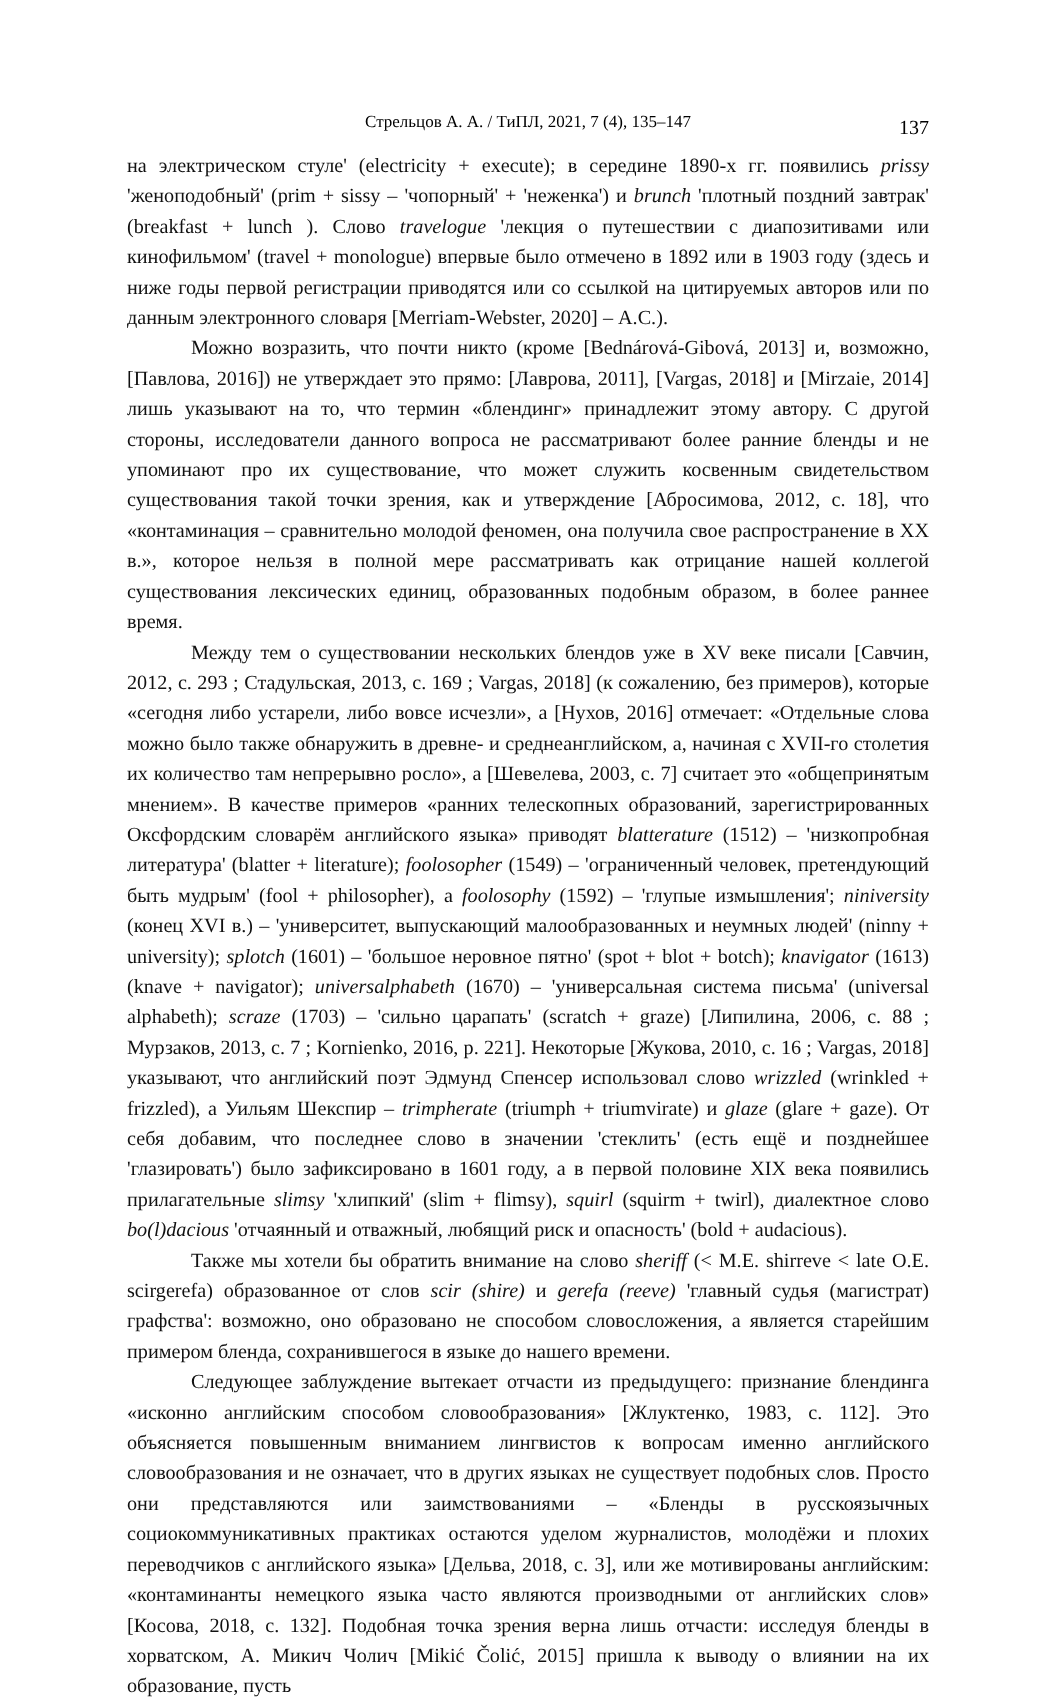Стрельцов А. А. / ТиПЛ, 2021, 7 (4), 135–147
137
на электрическом стуле' (electricity + execute); в середине 1890-х гг. появились prissy 'женоподобный' (prim + sissy – 'чопорный' + 'неженка') и brunch 'плотный поздний завтрак' (breakfast + lunch ). Слово travelogue 'лекция о путешествии с диапозитивами или кинофильмом' (travel + monologue) впервые было отмечено в 1892 или в 1903 году (здесь и ниже годы первой регистрации приводятся или со ссылкой на цитируемых авторов или по данным электронного словаря [Merriam-Webster, 2020] – А.С.).
Можно возразить, что почти никто (кроме [Bednárová-Gibová, 2013] и, возможно, [Павлова, 2016]) не утверждает это прямо: [Лаврова, 2011], [Vargas, 2018] и [Mirzaie, 2014] лишь указывают на то, что термин «блендинг» принадлежит этому автору. С другой стороны, исследователи данного вопроса не рассматривают более ранние бленды и не упоминают про их существование, что может служить косвенным свидетельством существования такой точки зрения, как и утверждение [Абросимова, 2012, с. 18], что «контаминация – сравнительно молодой феномен, она получила свое распространение в XX в.», которое нельзя в полной мере рассматривать как отрицание нашей коллегой существования лексических единиц, образованных подобным образом, в более раннее время.
Между тем о существовании нескольких блендов уже в XV веке писали [Савчин, 2012, с. 293 ; Стадульская, 2013, с. 169 ; Vargas, 2018] (к сожалению, без примеров), которые «сегодня либо устарели, либо вовсе исчезли», а [Нухов, 2016] отмечает: «Отдельные слова можно было также обнаружить в древне- и среднеанглийском, а, начиная с XVII-го столетия их количество там непрерывно росло», а [Шевелева, 2003, с. 7] считает это «общепринятым мнением». В качестве примеров «ранних телескопных образований, зарегистрированных Оксфордским словарём английского языка» приводят blatterature (1512) – 'низкопробная литература' (blatter + literature); foolosopher (1549) – 'ограниченный человек, претендующий быть мудрым' (fool + philosopher), а foolosophy (1592) – 'глупые измышления'; niniversity (конец XVI в.) – 'университет, выпускающий малообразованных и неумных людей' (ninny + university); splotch (1601) – 'большое неровное пятно' (spot + blot + botch); knavigator (1613) (knave + navigator); universalphabeth (1670) – 'универсальная система письма' (universal alphabeth); scraze (1703) – 'сильно царапать' (scratch + graze) [Липилина, 2006, с. 88 ; Мурзаков, 2013, с. 7 ; Kornienko, 2016, p. 221]. Некоторые [Жукова, 2010, с. 16 ; Vargas, 2018] указывают, что английский поэт Эдмунд Спенсер использовал слово wrizzled (wrinkled + frizzled), а Уильям Шекспир – trimpherate (triumph + triumvirate) и glaze (glare + gaze). От себя добавим, что последнее слово в значении 'стеклить' (есть ещё и позднейшее 'глазировать') было зафиксировано в 1601 году, а в первой половине XIX века появились прилагательные slimsy 'хлипкий' (slim + flimsy), squirl (squirm + twirl), диалектное слово bo(l)dacious 'отчаянный и отважный, любящий риск и опасность' (bold + audacious).
Также мы хотели бы обратить внимание на слово sheriff (< M.E. shirreve < late O.E. scirgerefa) образованное от слов scir (shire) и gerefa (reeve) 'главный судья (магистрат) графства': возможно, оно образовано не способом словосложения, а является старейшим примером бленда, сохранившегося в языке до нашего времени.
Следующее заблуждение вытекает отчасти из предыдущего: признание блендинга «исконно английским способом словообразования» [Жлуктенко, 1983, с. 112]. Это объясняется повышенным вниманием лингвистов к вопросам именно английского словообразования и не означает, что в других языках не существует подобных слов. Просто они представляются или заимствованиями – «Бленды в русскоязычных социокоммуникативных практиках остаются уделом журналистов, молодёжи и плохих переводчиков с английского языка» [Дельва, 2018, с. 3], или же мотивированы английским: «контаминанты немецкого языка часто являются производными от английских слов» [Косова, 2018, с. 132]. Подобная точка зрения верна лишь отчасти: исследуя бленды в хорватском, А. Микич Чолич [Mikić Čolić, 2015] пришла к выводу о влиянии на их образование, пусть